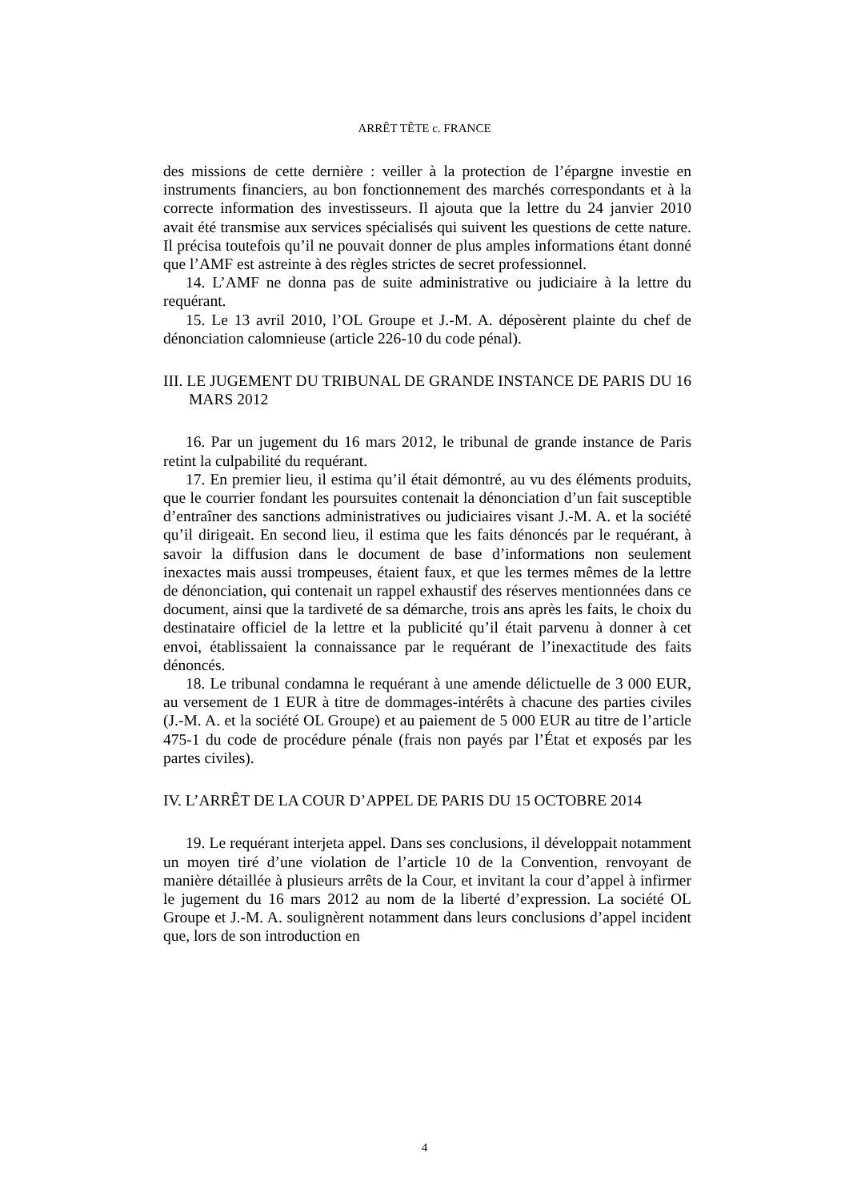ARRÊT TÊTE c. FRANCE
des missions de cette dernière : veiller à la protection de l’épargne investie en instruments financiers, au bon fonctionnement des marchés correspondants et à la correcte information des investisseurs. Il ajouta que la lettre du 24 janvier 2010 avait été transmise aux services spécialisés qui suivent les questions de cette nature. Il précisa toutefois qu’il ne pouvait donner de plus amples informations étant donné que l’AMF est astreinte à des règles strictes de secret professionnel.
14. L’AMF ne donna pas de suite administrative ou judiciaire à la lettre du requérant.
15. Le 13 avril 2010, l’OL Groupe et J.-M. A. déposèrent plainte du chef de dénonciation calomnieuse (article 226-10 du code pénal).
III. LE JUGEMENT DU TRIBUNAL DE GRANDE INSTANCE DE PARIS DU 16 MARS 2012
16. Par un jugement du 16 mars 2012, le tribunal de grande instance de Paris retint la culpabilité du requérant.
17. En premier lieu, il estima qu’il était démontré, au vu des éléments produits, que le courrier fondant les poursuites contenait la dénonciation d’un fait susceptible d’entraîner des sanctions administratives ou judiciaires visant J.-M. A. et la société qu’il dirigeait. En second lieu, il estima que les faits dénoncés par le requérant, à savoir la diffusion dans le document de base d’informations non seulement inexactes mais aussi trompeuses, étaient faux, et que les termes mêmes de la lettre de dénonciation, qui contenait un rappel exhaustif des réserves mentionnées dans ce document, ainsi que la tardiveté de sa démarche, trois ans après les faits, le choix du destinataire officiel de la lettre et la publicité qu’il était parvenu à donner à cet envoi, établissaient la connaissance par le requérant de l’inexactitude des faits dénoncés.
18. Le tribunal condamna le requérant à une amende délictuelle de 3 000 EUR, au versement de 1 EUR à titre de dommages-intérêts à chacune des parties civiles (J.-M. A. et la société OL Groupe) et au paiement de 5 000 EUR au titre de l’article 475-1 du code de procédure pénale (frais non payés par l’État et exposés par les partes civiles).
IV. L’ARRÊT DE LA COUR D’APPEL DE PARIS DU 15 OCTOBRE 2014
19. Le requérant interjeta appel. Dans ses conclusions, il développait notamment un moyen tiré d’une violation de l’article 10 de la Convention, renvoyant de manière détaillée à plusieurs arrêts de la Cour, et invitant la cour d’appel à infirmer le jugement du 16 mars 2012 au nom de la liberté d’expression. La société OL Groupe et J.-M. A. soulignèrent notamment dans leurs conclusions d’appel incident que, lors de son introduction en
4